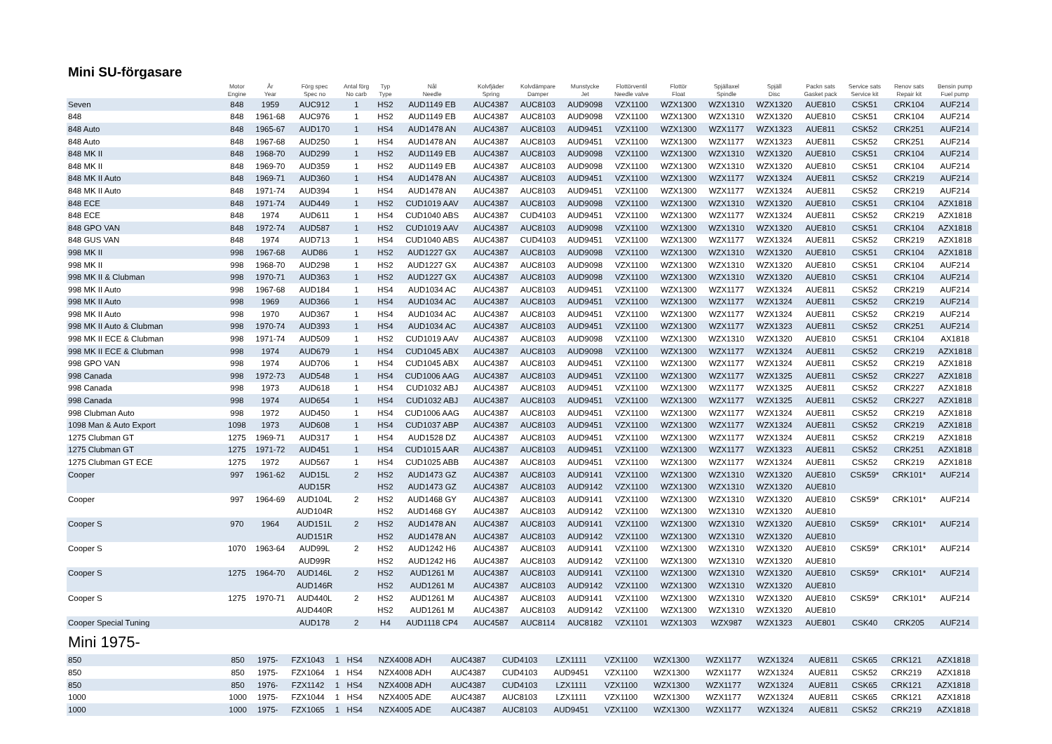Mini SU-förgasare
| | Motor Engine | År Year | Förg spec Spec no | Antal förg No carb | Typ Type | Nål Needle | Kolvfjäder Spring | Kolvdämpare Damper | Munstycke Jet | Flottörventil Needle valve | Flottör Float | Spjällaxel Spindle | Spjäll Disc | Packn sats Gasket pack | Service sats Service kit | Renov sats Repair kit | Bensin pump Fuel pump |
| --- | --- | --- | --- | --- | --- | --- | --- | --- | --- | --- | --- | --- | --- | --- | --- | --- | --- |
| Seven | 848 | 1959 | AUC912 | 1 | HS2 | AUD1149 EB | AUC4387 | AUC8103 | AUD9098 | VZX1100 | WZX1300 | WZX1310 | WZX1320 | AUE810 | CSK51 | CRK104 | AUF214 |
| 848 | 848 | 1961-68 | AUC976 | 1 | HS2 | AUD1149 EB | AUC4387 | AUC8103 | AUD9098 | VZX1100 | WZX1300 | WZX1310 | WZX1320 | AUE810 | CSK51 | CRK104 | AUF214 |
| 848 Auto | 848 | 1965-67 | AUD170 | 1 | HS4 | AUD1478 AN | AUC4387 | AUC8103 | AUD9451 | VZX1100 | WZX1300 | WZX1177 | WZX1323 | AUE811 | CSK52 | CRK251 | AUF214 |
| 848 Auto | 848 | 1967-68 | AUD250 | 1 | HS4 | AUD1478 AN | AUC4387 | AUC8103 | AUD9451 | VZX1100 | WZX1300 | WZX1177 | WZX1323 | AUE811 | CSK52 | CRK251 | AUF214 |
| 848 MK II | 848 | 1968-70 | AUD299 | 1 | HS2 | AUD1149 EB | AUC4387 | AUC8103 | AUD9098 | VZX1100 | WZX1300 | WZX1310 | WZX1320 | AUE810 | CSK51 | CRK104 | AUF214 |
| 848 MK II | 848 | 1969-70 | AUD359 | 1 | HS2 | AUD1149 EB | AUC4387 | AUC8103 | AUD9098 | VZX1100 | WZX1300 | WZX1310 | WZX1320 | AUE810 | CSK51 | CRK104 | AUF214 |
| 848 MK II Auto | 848 | 1969-71 | AUD360 | 1 | HS4 | AUD1478 AN | AUC4387 | AUC8103 | AUD9451 | VZX1100 | WZX1300 | WZX1177 | WZX1324 | AUE811 | CSK52 | CRK219 | AUF214 |
| 848 MK II Auto | 848 | 1971-74 | AUD394 | 1 | HS4 | AUD1478 AN | AUC4387 | AUC8103 | AUD9451 | VZX1100 | WZX1300 | WZX1177 | WZX1324 | AUE811 | CSK52 | CRK219 | AUF214 |
| 848 ECE | 848 | 1971-74 | AUD449 | 1 | HS2 | CUD1019 AAV | AUC4387 | AUC8103 | AUD9098 | VZX1100 | WZX1300 | WZX1310 | WZX1320 | AUE810 | CSK51 | CRK104 | AZX1818 |
| 848 ECE | 848 | 1974 | AUD611 | 1 | HS4 | CUD1040 ABS | AUC4387 | CUD4103 | AUD9451 | VZX1100 | WZX1300 | WZX1177 | WZX1324 | AUE811 | CSK52 | CRK219 | AZX1818 |
| 848 GPO VAN | 848 | 1972-74 | AUD587 | 1 | HS2 | CUD1019 AAV | AUC4387 | AUC8103 | AUD9098 | VZX1100 | WZX1300 | WZX1310 | WZX1320 | AUE810 | CSK51 | CRK104 | AZX1818 |
| 848 GUS VAN | 848 | 1974 | AUD713 | 1 | HS4 | CUD1040 ABS | AUC4387 | CUD4103 | AUD9451 | VZX1100 | WZX1300 | WZX1177 | WZX1324 | AUE811 | CSK52 | CRK219 | AZX1818 |
| 998 MK II | 998 | 1967-68 | AUD86 | 1 | HS2 | AUD1227 GX | AUC4387 | AUC8103 | AUD9098 | VZX1100 | WZX1300 | WZX1310 | WZX1320 | AUE810 | CSK51 | CRK104 | AZX1818 |
| 998 MK II | 998 | 1968-70 | AUD298 | 1 | HS2 | AUD1227 GX | AUC4387 | AUC8103 | AUD9098 | VZX1100 | WZX1300 | WZX1310 | WZX1320 | AUE810 | CSK51 | CRK104 | AUF214 |
| 998 MK II & Clubman | 998 | 1970-71 | AUD363 | 1 | HS2 | AUD1227 GX | AUC4387 | AUC8103 | AUD9098 | VZX1100 | WZX1300 | WZX1310 | WZX1320 | AUE810 | CSK51 | CRK104 | AUF214 |
| 998 MK II Auto | 998 | 1967-68 | AUD184 | 1 | HS4 | AUD1034 AC | AUC4387 | AUC8103 | AUD9451 | VZX1100 | WZX1300 | WZX1177 | WZX1324 | AUE811 | CSK52 | CRK219 | AUF214 |
| 998 MK II Auto | 998 | 1969 | AUD366 | 1 | HS4 | AUD1034 AC | AUC4387 | AUC8103 | AUD9451 | VZX1100 | WZX1300 | WZX1177 | WZX1324 | AUE811 | CSK52 | CRK219 | AUF214 |
| 998 MK II Auto | 998 | 1970 | AUD367 | 1 | HS4 | AUD1034 AC | AUC4387 | AUC8103 | AUD9451 | VZX1100 | WZX1300 | WZX1177 | WZX1324 | AUE811 | CSK52 | CRK219 | AUF214 |
| 998 MK II Auto & Clubman | 998 | 1970-74 | AUD393 | 1 | HS4 | AUD1034 AC | AUC4387 | AUC8103 | AUD9451 | VZX1100 | WZX1300 | WZX1177 | WZX1323 | AUE811 | CSK52 | CRK251 | AUF214 |
| 998 MK II ECE & Clubman | 998 | 1971-74 | AUD509 | 1 | HS2 | CUD1019 AAV | AUC4387 | AUC8103 | AUD9098 | VZX1100 | WZX1300 | WZX1310 | WZX1320 | AUE810 | CSK51 | CRK104 | AX1818 |
| 998 MK II ECE & Clubman | 998 | 1974 | AUD679 | 1 | HS4 | CUD1045 ABX | AUC4387 | AUC8103 | AUD9098 | VZX1100 | WZX1300 | WZX1177 | WZX1324 | AUE811 | CSK52 | CRK219 | AZX1818 |
| 998 GPO VAN | 998 | 1974 | AUD706 | 1 | HS4 | CUD1045 ABX | AUC4387 | AUC8103 | AUD9451 | VZX1100 | WZX1300 | WZX1177 | WZX1324 | AUE811 | CSK52 | CRK219 | AZX1818 |
| 998 Canada | 998 | 1972-73 | AUD548 | 1 | HS4 | CUD1006 AAG | AUC4387 | AUC8103 | AUD9451 | VZX1100 | WZX1300 | WZX1177 | WZX1325 | AUE811 | CSK52 | CRK227 | AZX1818 |
| 998 Canada | 998 | 1973 | AUD618 | 1 | HS4 | CUD1032 ABJ | AUC4387 | AUC8103 | AUD9451 | VZX1100 | WZX1300 | WZX1177 | WZX1325 | AUE811 | CSK52 | CRK227 | AZX1818 |
| 998 Canada | 998 | 1974 | AUD654 | 1 | HS4 | CUD1032 ABJ | AUC4387 | AUC8103 | AUD9451 | VZX1100 | WZX1300 | WZX1177 | WZX1325 | AUE811 | CSK52 | CRK227 | AZX1818 |
| 998 Clubman Auto | 998 | 1972 | AUD450 | 1 | HS4 | CUD1006 AAG | AUC4387 | AUC8103 | AUD9451 | VZX1100 | WZX1300 | WZX1177 | WZX1324 | AUE811 | CSK52 | CRK219 | AZX1818 |
| 1098 Man & Auto Export | 1098 | 1973 | AUD608 | 1 | HS4 | CUD1037 ABP | AUC4387 | AUC8103 | AUD9451 | VZX1100 | WZX1300 | WZX1177 | WZX1324 | AUE811 | CSK52 | CRK219 | AZX1818 |
| 1275 Clubman GT | 1275 | 1969-71 | AUD317 | 1 | HS4 | AUD1528 DZ | AUC4387 | AUC8103 | AUD9451 | VZX1100 | WZX1300 | WZX1177 | WZX1324 | AUE811 | CSK52 | CRK219 | AZX1818 |
| 1275 Clubman GT | 1275 | 1971-72 | AUD451 | 1 | HS4 | CUD1015 AAR | AUC4387 | AUC8103 | AUD9451 | VZX1100 | WZX1300 | WZX1177 | WZX1323 | AUE811 | CSK52 | CRK251 | AZX1818 |
| 1275 Clubman GT ECE | 1275 | 1972 | AUD567 | 1 | HS4 | CUD1025 ABB | AUC4387 | AUC8103 | AUD9451 | VZX1100 | WZX1300 | WZX1177 | WZX1324 | AUE811 | CSK52 | CRK219 | AZX1818 |
| Cooper | 997 | 1961-62 | AUD15L | 2 | HS2 | AUD1473 GZ | AUC4387 | AUC8103 | AUD9141 | VZX1100 | WZX1300 | WZX1310 | WZX1320 | AUE810 | CSK59* | CRK101* | AUF214 |
| | | | AUD15R | | HS2 | AUD1473 GZ | AUC4387 | AUC8103 | AUD9142 | VZX1100 | WZX1300 | WZX1310 | WZX1320 | AUE810 | | | |
| Cooper | 997 | 1964-69 | AUD104L | 2 | HS2 | AUD1468 GY | AUC4387 | AUC8103 | AUD9141 | VZX1100 | WZX1300 | WZX1310 | WZX1320 | AUE810 | CSK59* | CRK101* | AUF214 |
| | | | AUD104R | | HS2 | AUD1468 GY | AUC4387 | AUC8103 | AUD9142 | VZX1100 | WZX1300 | WZX1310 | WZX1320 | AUE810 | | | |
| Cooper S | 970 | 1964 | AUD151L | 2 | HS2 | AUD1478 AN | AUC4387 | AUC8103 | AUD9141 | VZX1100 | WZX1300 | WZX1310 | WZX1320 | AUE810 | CSK59* | CRK101* | AUF214 |
| | | | AUD151R | | HS2 | AUD1478 AN | AUC4387 | AUC8103 | AUD9142 | VZX1100 | WZX1300 | WZX1310 | WZX1320 | AUE810 | | | |
| Cooper S | 1070 | 1963-64 | AUD99L | 2 | HS2 | AUD1242 H6 | AUC4387 | AUC8103 | AUD9141 | VZX1100 | WZX1300 | WZX1310 | WZX1320 | AUE810 | CSK59* | CRK101* | AUF214 |
| | | | AUD99R | | HS2 | AUD1242 H6 | AUC4387 | AUC8103 | AUD9142 | VZX1100 | WZX1300 | WZX1310 | WZX1320 | AUE810 | | | |
| Cooper S | 1275 | 1964-70 | AUD146L | 2 | HS2 | AUD1261 M | AUC4387 | AUC8103 | AUD9141 | VZX1100 | WZX1300 | WZX1310 | WZX1320 | AUE810 | CSK59* | CRK101* | AUF214 |
| | | | AUD146R | | HS2 | AUD1261 M | AUC4387 | AUC8103 | AUD9142 | VZX1100 | WZX1300 | WZX1310 | WZX1320 | AUE810 | | | |
| Cooper S | 1275 | 1970-71 | AUD440L | 2 | HS2 | AUD1261 M | AUC4387 | AUC8103 | AUD9141 | VZX1100 | WZX1300 | WZX1310 | WZX1320 | AUE810 | CSK59* | CRK101* | AUF214 |
| | | | AUD440R | | HS2 | AUD1261 M | AUC4387 | AUC8103 | AUD9142 | VZX1100 | WZX1300 | WZX1310 | WZX1320 | AUE810 | | | |
| Cooper Special Tuning | | | AUD178 | 2 | H4 | AUD1118 CP4 | AUC4587 | AUC8114 | AUC8182 | VZX1101 | WZX1303 | WZX987 | WZX1323 | AUE801 | CSK40 | CRK205 | AUF214 |
Mini 1975-
| 850 | 850 | 1975- | FZX1043 | 1 | HS4 | NZX4008 ADH | AUC4387 | CUD4103 | LZX1111 | VZX1100 | WZX1300 | WZX1177 | WZX1324 | AUE811 | CSK65 | CRK121 | AZX1818 |
| 850 | 850 | 1975- | FZX1064 | 1 | HS4 | NZX4008 ADH | AUC4387 | CUD4103 | AUD9451 | VZX1100 | WZX1300 | WZX1177 | WZX1324 | AUE811 | CSK52 | CRK219 | AZX1818 |
| 850 | 850 | 1976- | FZX1142 | 1 | HS4 | NZX4008 ADH | AUC4387 | CUD4103 | LZX1111 | VZX1100 | WZX1300 | WZX1177 | WZX1324 | AUE811 | CSK65 | CRK121 | AZX1818 |
| 1000 | 1000 | 1975- | FZX1044 | 1 | HS4 | NZX4005 ADE | AUC4387 | AUC8103 | LZX1111 | VZX1100 | WZX1300 | WZX1177 | WZX1324 | AUE811 | CSK65 | CRK121 | AZX1818 |
| 1000 | 1000 | 1975- | FZX1065 | 1 | HS4 | NZX4005 ADE | AUC4387 | AUC8103 | AUD9451 | VZX1100 | WZX1300 | WZX1177 | WZX1324 | AUE811 | CSK52 | CRK219 | AZX1818 |